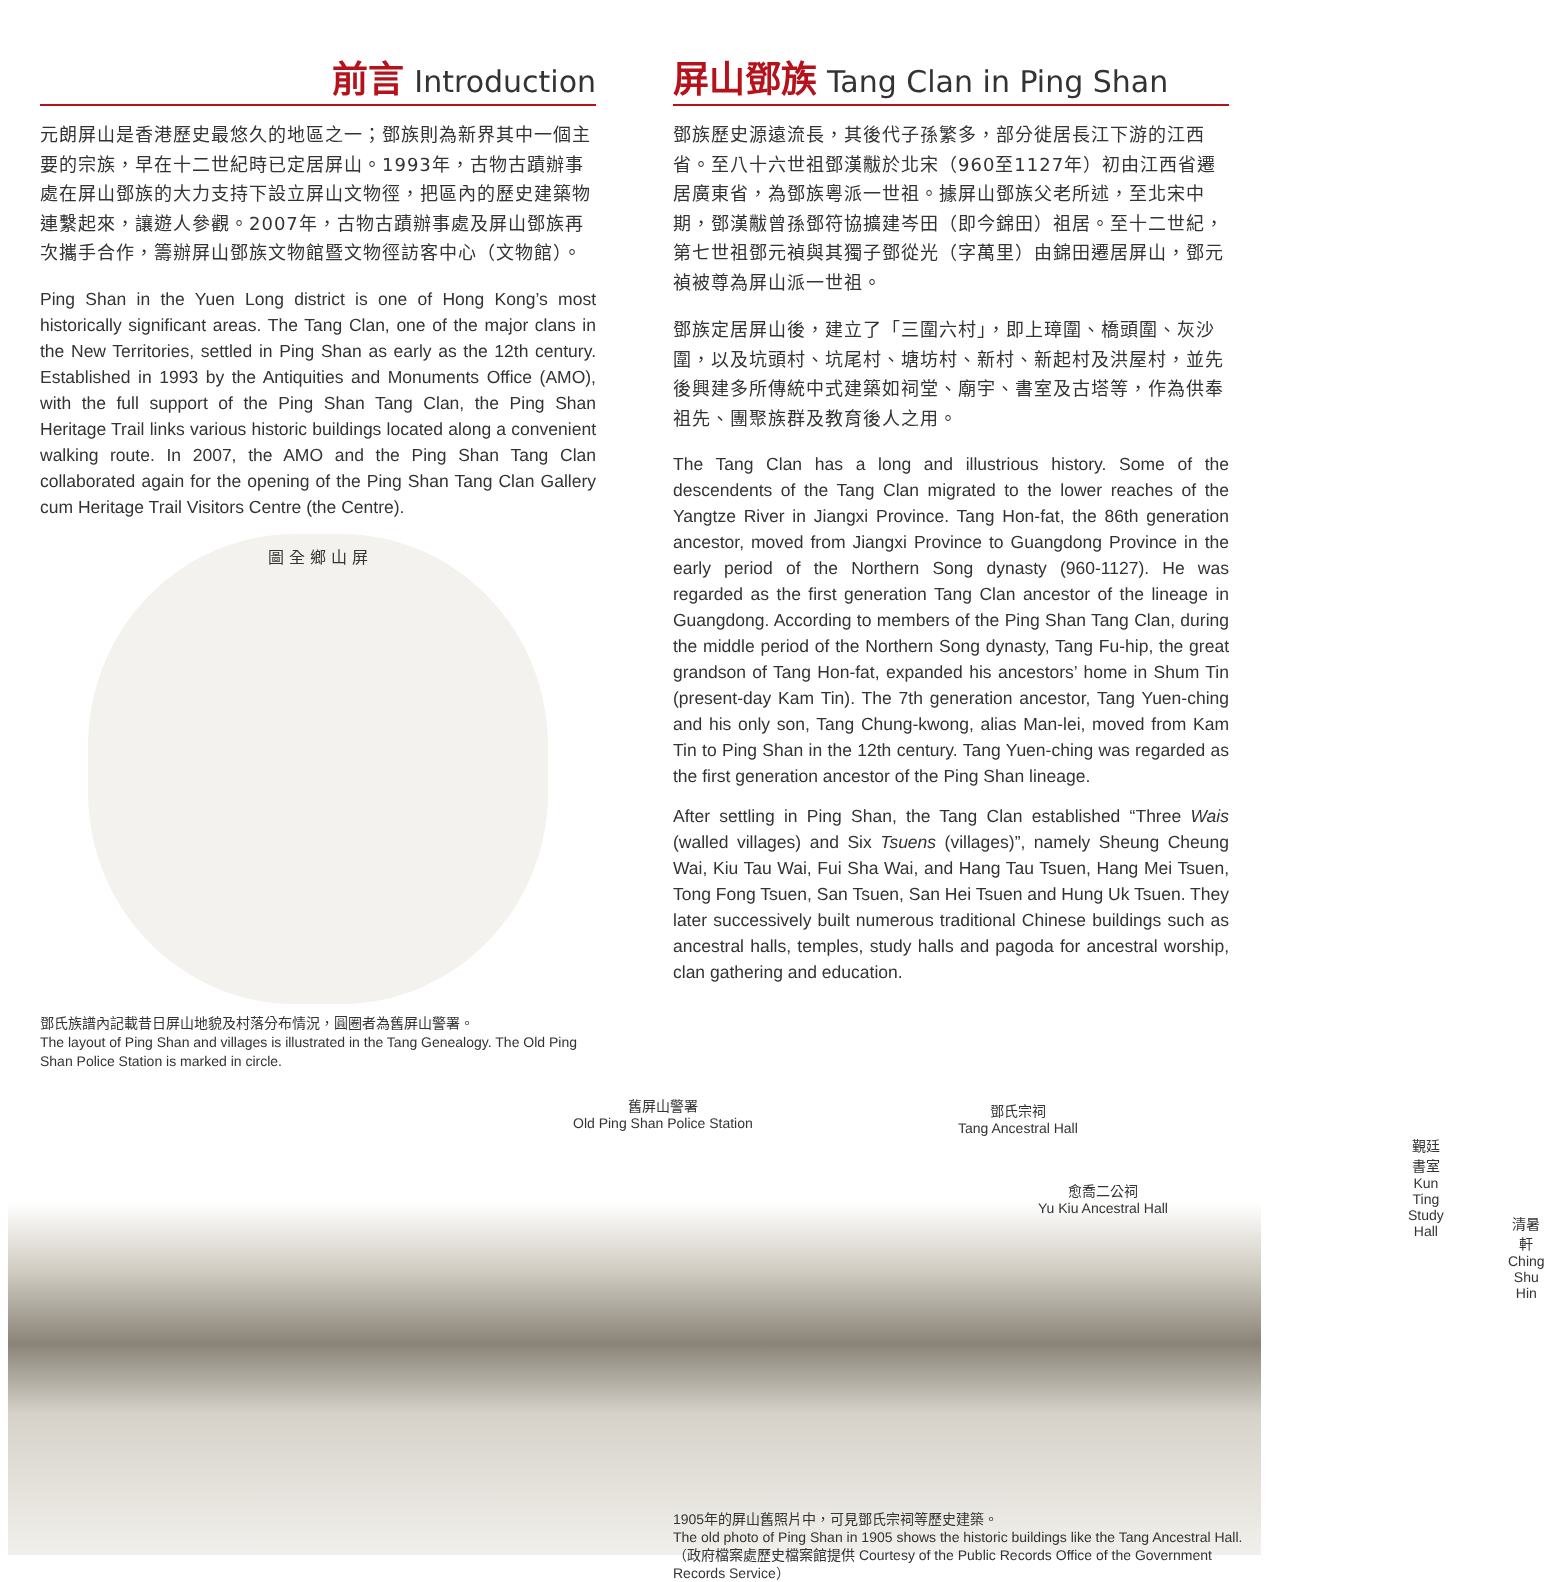前言 Introduction
元朗屏山是香港歷史最悠久的地區之一；鄧族則為新界其中一個主要的宗族，早在十二世紀時已定居屏山。1993年，古物古蹟辦事處在屏山鄧族的大力支持下設立屏山文物徑，把區內的歷史建築物連繫起來，讓遊人參觀。2007年，古物古蹟辦事處及屏山鄧族再次攜手合作，籌辦屏山鄧族文物館暨文物徑訪客中心（文物館）。
Ping Shan in the Yuen Long district is one of Hong Kong’s most historically significant areas. The Tang Clan, one of the major clans in the New Territories, settled in Ping Shan as early as the 12th century. Established in 1993 by the Antiquities and Monuments Office (AMO), with the full support of the Ping Shan Tang Clan, the Ping Shan Heritage Trail links various historic buildings located along a convenient walking route. In 2007, the AMO and the Ping Shan Tang Clan collaborated again for the opening of the Ping Shan Tang Clan Gallery cum Heritage Trail Visitors Centre (the Centre).
圖 全 鄉 山 屏
鄧氏族譜內記載昔日屏山地貌及村落分布情況，圓圈者為舊屏山警署。
The layout of Ping Shan and villages is illustrated in the Tang Genealogy. The Old Ping Shan Police Station is marked in circle.
屏山鄧族 Tang Clan in Ping Shan
鄧族歷史源遠流長，其後代子孫繁多，部分徙居長江下游的江西省。至八十六世祖鄧漢黻於北宋（960至1127年）初由江西省遷居廣東省，為鄧族粵派一世祖。據屏山鄧族父老所述，至北宋中期，鄧漢黻曾孫鄧符協擴建岑田（即今錦田）祖居。至十二世紀，第七世祖鄧元禎與其獨子鄧從光（字萬里）由錦田遷居屏山，鄧元禎被尊為屏山派一世祖。
鄧族定居屏山後，建立了「三圍六村」，即上璋圍、橋頭圍、灰沙圍，以及坑頭村、坑尾村、塘坊村、新村、新起村及洪屋村，並先後興建多所傳統中式建築如祠堂、廟宇、書室及古塔等，作為供奉祖先、團聚族群及教育後人之用。
The Tang Clan has a long and illustrious history. Some of the descendents of the Tang Clan migrated to the lower reaches of the Yangtze River in Jiangxi Province. Tang Hon-fat, the 86th generation ancestor, moved from Jiangxi Province to Guangdong Province in the early period of the Northern Song dynasty (960-1127). He was regarded as the first generation Tang Clan ancestor of the lineage in Guangdong. According to members of the Ping Shan Tang Clan, during the middle period of the Northern Song dynasty, Tang Fu-hip, the great grandson of Tang Hon-fat, expanded his ancestors’ home in Shum Tin (present-day Kam Tin). The 7th generation ancestor, Tang Yuen-ching and his only son, Tang Chung-kwong, alias Man-lei, moved from Kam Tin to Ping Shan in the 12th century. Tang Yuen-ching was regarded as the first generation ancestor of the Ping Shan lineage.
After settling in Ping Shan, the Tang Clan established “Three Wais (walled villages) and Six Tsuens (villages)”, namely Sheung Cheung Wai, Kiu Tau Wai, Fui Sha Wai, and Hang Tau Tsuen, Hang Mei Tsuen, Tong Fong Tsuen, San Tsuen, San Hei Tsuen and Hung Uk Tsuen. They later successively built numerous traditional Chinese buildings such as ancestral halls, temples, study halls and pagoda for ancestral worship, clan gathering and education.
舊屏山警署
Old Ping Shan Police Station
鄧氏宗祠
Tang Ancestral Hall
愈喬二公祠
Yu Kiu Ancestral Hall
覲廷書室
Kun Ting Study Hall
清暑軒
Ching Shu Hin
1905年的屏山舊照片中，可見鄧氏宗祠等歷史建築。
The old photo of Ping Shan in 1905 shows the historic buildings like the Tang Ancestral Hall.
（政府檔案處歷史檔案館提供 Courtesy of the Public Records Office of the Government Records Service）